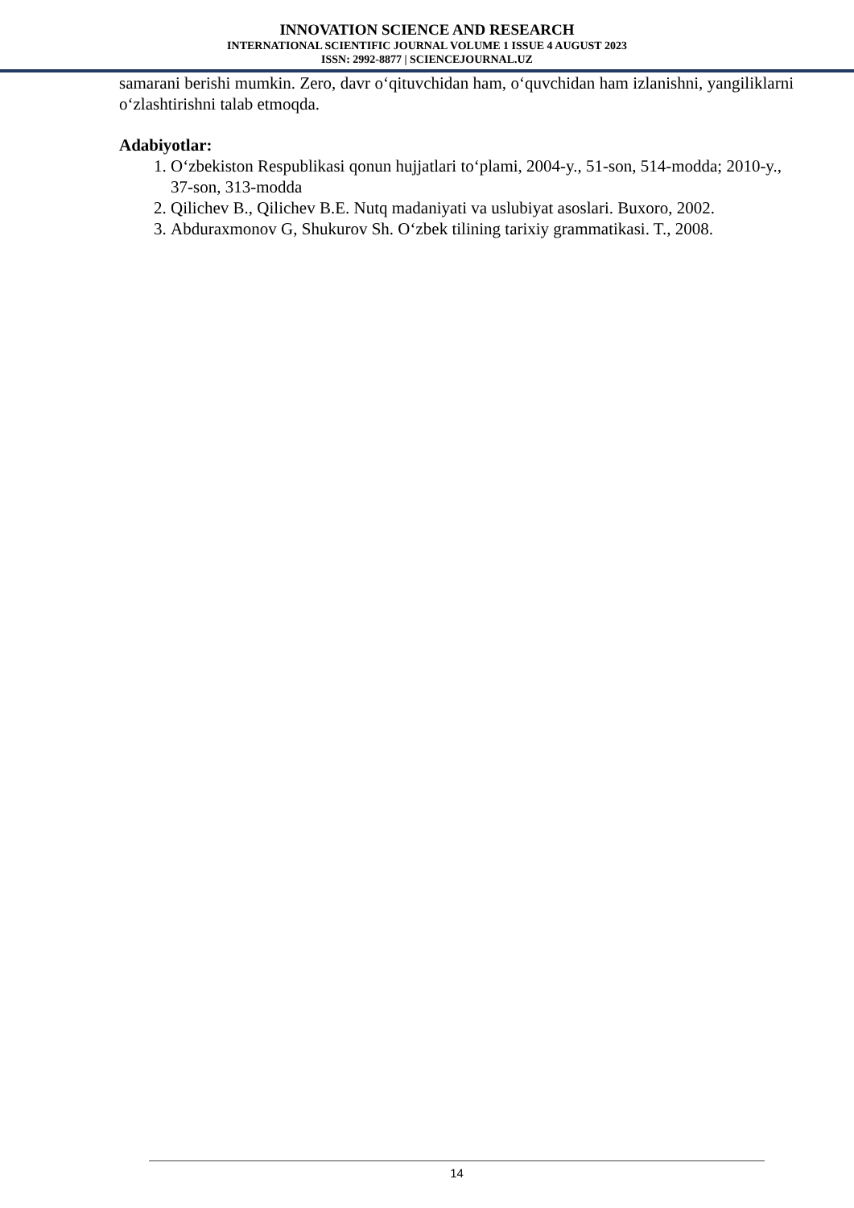INNOVATION SCIENCE AND RESEARCH
INTERNATIONAL SCIENTIFIC JOURNAL VOLUME 1 ISSUE 4 AUGUST 2023
ISSN: 2992-8877 | SCIENCEJOURNAL.UZ
samarani berishi mumkin. Zero, davr o‘qituvchidan ham, o‘quvchidan ham izlanishni, yangiliklarni o‘zlashtirishni talab etmoqda.
Adabiyotlar:
1. O‘zbekiston Respublikasi qonun hujjatlari to‘plami, 2004-y., 51-son, 514-modda; 2010-y., 37-son, 313-modda
2. Qilichev B., Qilichev B.E. Nutq madaniyati va uslubiyat asoslari. Buxoro, 2002.
3. Abduraxmonov G, Shukurov Sh. O‘zbek tilining tarixiy grammatikasi. T., 2008.
14